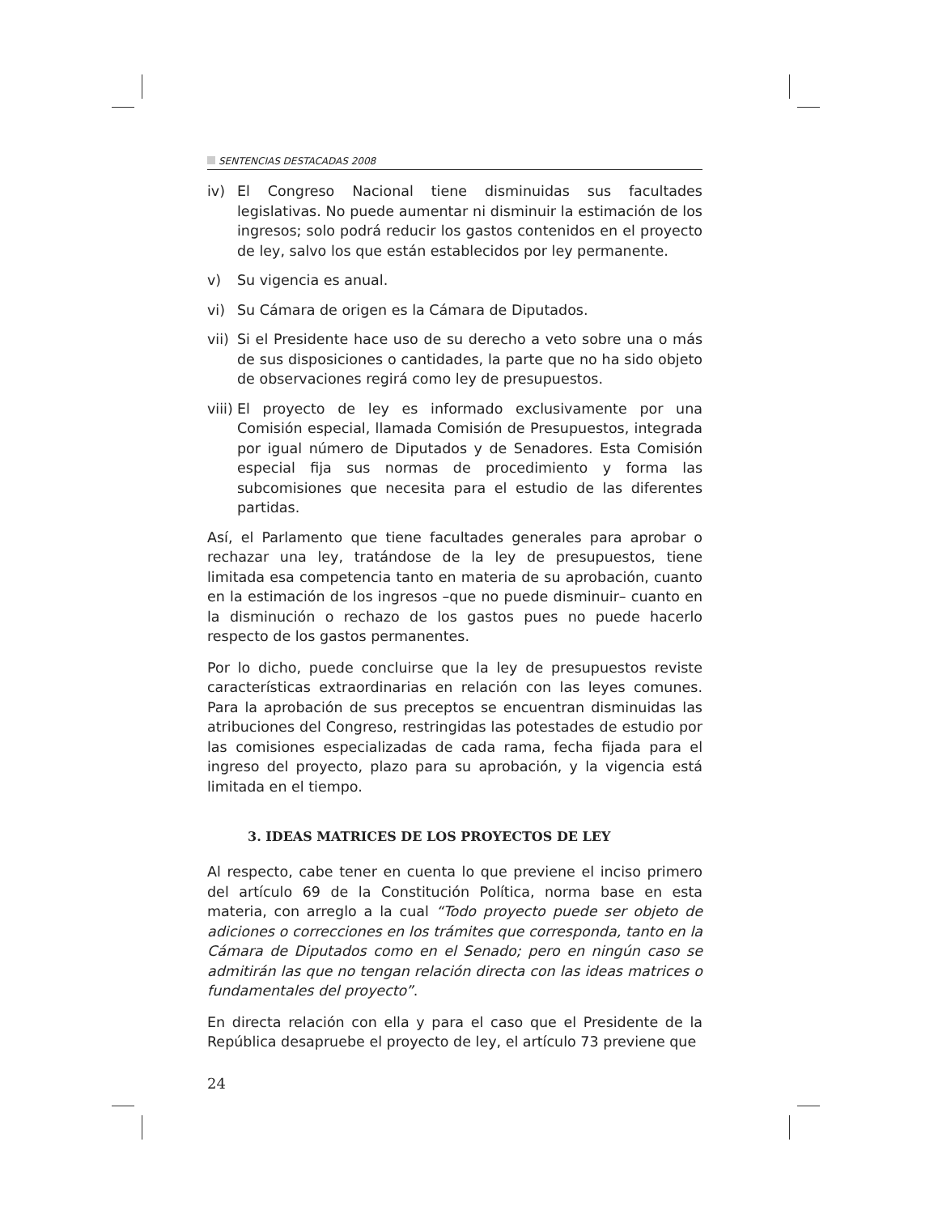SENTENCIAS DESTACADAS 2008
iv) El Congreso Nacional tiene disminuidas sus facultades legislativas. No puede aumentar ni disminuir la estimación de los ingresos; solo podrá reducir los gastos contenidos en el proyecto de ley, salvo los que están establecidos por ley permanente.
v) Su vigencia es anual.
vi) Su Cámara de origen es la Cámara de Diputados.
vii)
Si el Presidente hace uso de su derecho a veto sobre una o más de sus disposiciones o cantidades, la parte que no ha sido objeto de observaciones regirá como ley de presupuestos.
viii)
El proyecto de ley es informado exclusivamente por una Comisión especial, llamada Comisión de Presupuestos, integrada por igual número de Diputados y de Senadores. Esta Comisión especial fija sus normas de procedimiento y forma las subcomisiones que necesita para el estudio de las diferentes partidas.
Así, el Parlamento que tiene facultades generales para aprobar o rechazar una ley, tratándose de la ley de presupuestos, tiene limitada esa competencia tanto en materia de su aprobación, cuanto en la estimación de los ingresos –que no puede disminuir– cuanto en la disminución o rechazo de los gastos pues no puede hacerlo respecto de los gastos permanentes.
Por lo dicho, puede concluirse que la ley de presupuestos reviste características extraordinarias en relación con las leyes comunes. Para la aprobación de sus preceptos se encuentran disminuidas las atribuciones del Congreso, restringidas las potestades de estudio por las comisiones especializadas de cada rama, fecha fijada para el ingreso del proyecto, plazo para su aprobación, y la vigencia está limitada en el tiempo.
3. IDEAS MATRICES DE LOS PROYECTOS DE LEY
Al respecto, cabe tener en cuenta lo que previene el inciso primero del artículo 69 de la Constitución Política, norma base en esta materia, con arreglo a la cual “Todo proyecto puede ser objeto de adiciones o correcciones en los trámites que corresponda, tanto en la Cámara de Diputados como en el Senado; pero en ningún caso se admitirán las que no tengan relación directa con las ideas matrices o fundamentales del proyecto”.
En directa relación con ella y para el caso que el Presidente de la República desapruebe el proyecto de ley, el artículo 73 previene que
24